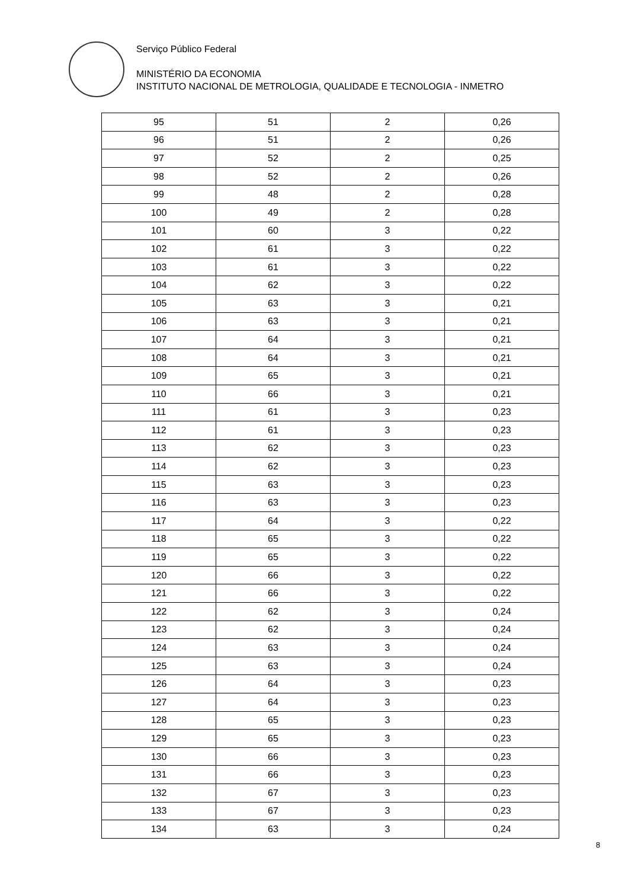Serviço Público Federal
MINISTÉRIO DA ECONOMIA
INSTITUTO NACIONAL DE METROLOGIA, QUALIDADE E TECNOLOGIA - INMETRO
| 95 | 51 | 2 | 0,26 |
| 96 | 51 | 2 | 0,26 |
| 97 | 52 | 2 | 0,25 |
| 98 | 52 | 2 | 0,26 |
| 99 | 48 | 2 | 0,28 |
| 100 | 49 | 2 | 0,28 |
| 101 | 60 | 3 | 0,22 |
| 102 | 61 | 3 | 0,22 |
| 103 | 61 | 3 | 0,22 |
| 104 | 62 | 3 | 0,22 |
| 105 | 63 | 3 | 0,21 |
| 106 | 63 | 3 | 0,21 |
| 107 | 64 | 3 | 0,21 |
| 108 | 64 | 3 | 0,21 |
| 109 | 65 | 3 | 0,21 |
| 110 | 66 | 3 | 0,21 |
| 111 | 61 | 3 | 0,23 |
| 112 | 61 | 3 | 0,23 |
| 113 | 62 | 3 | 0,23 |
| 114 | 62 | 3 | 0,23 |
| 115 | 63 | 3 | 0,23 |
| 116 | 63 | 3 | 0,23 |
| 117 | 64 | 3 | 0,22 |
| 118 | 65 | 3 | 0,22 |
| 119 | 65 | 3 | 0,22 |
| 120 | 66 | 3 | 0,22 |
| 121 | 66 | 3 | 0,22 |
| 122 | 62 | 3 | 0,24 |
| 123 | 62 | 3 | 0,24 |
| 124 | 63 | 3 | 0,24 |
| 125 | 63 | 3 | 0,24 |
| 126 | 64 | 3 | 0,23 |
| 127 | 64 | 3 | 0,23 |
| 128 | 65 | 3 | 0,23 |
| 129 | 65 | 3 | 0,23 |
| 130 | 66 | 3 | 0,23 |
| 131 | 66 | 3 | 0,23 |
| 132 | 67 | 3 | 0,23 |
| 133 | 67 | 3 | 0,23 |
| 134 | 63 | 3 | 0,24 |
8